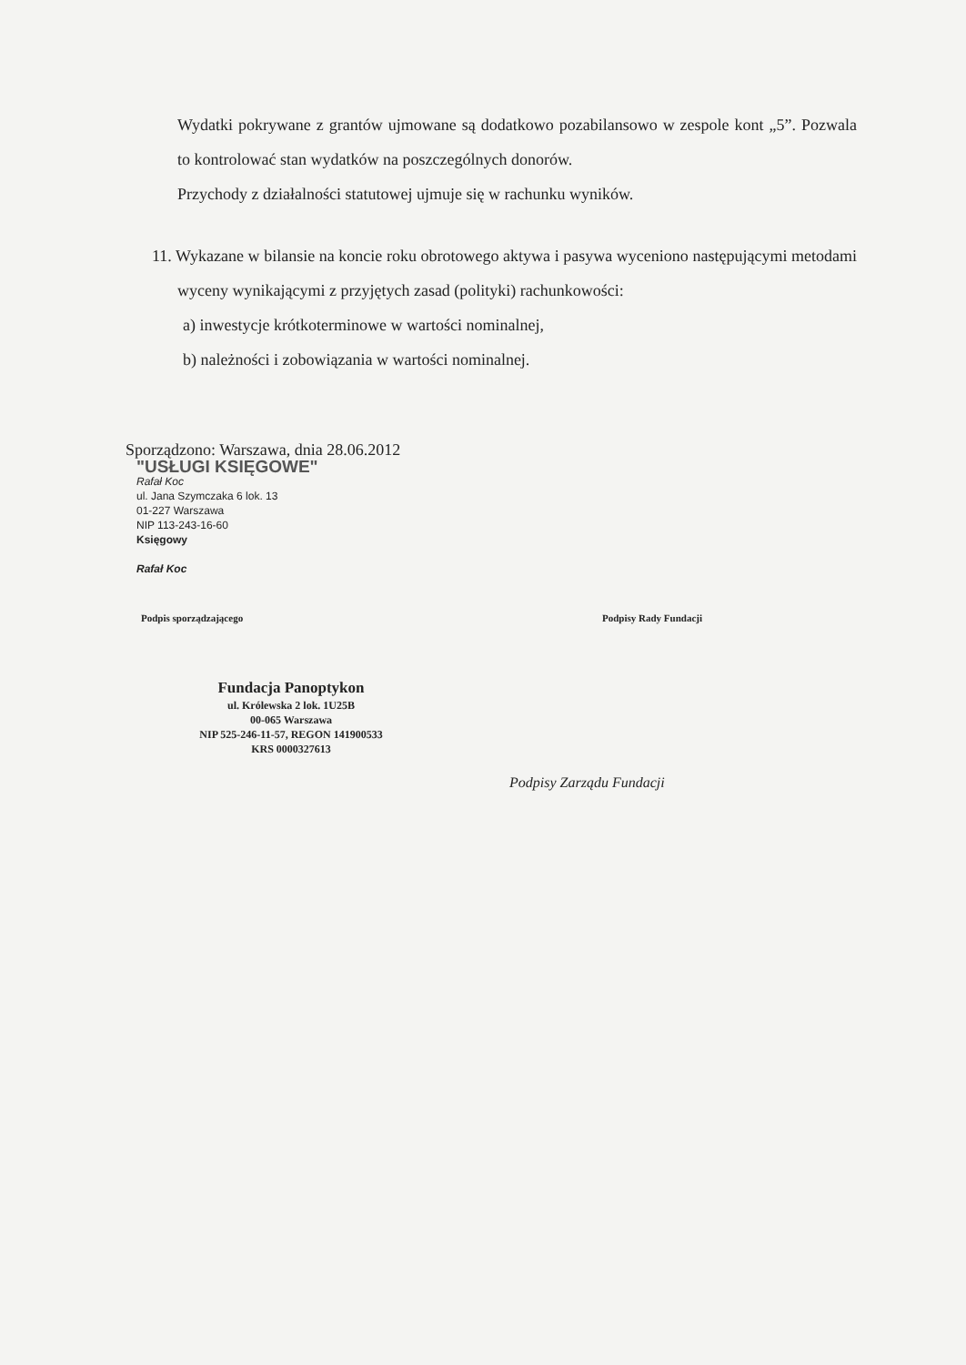Wydatki pokrywane z grantów ujmowane są dodatkowo pozabilansowo w zespole kont „5”. Pozwala to kontrolować stan wydatków na poszczególnych donorów.
Przychody z działalności statutowej ujmuje się w rachunku wyników.
11. Wykazane w bilansie na koncie roku obrotowego aktywa i pasywa wyceniono następującymi metodami wyceny wynikającymi z przyjętych zasad (polityki) rachunkowości:
a) inwestycje krótkoterminowe w wartości nominalnej,
b) należności i zobowiązania w wartości nominalnej.
Sporządzono: Warszawa, dnia 28.06.2012
"USŁUGI KSIĘGOWE"
Rafał Koc
ul. Jana Szymczaka 6 lok. 13
01-227 Warszawa
NIP 113-243-16-60
Księgowy
Rafał Koc
Podpis sporządzającego Podpisy Rady Fundacji
Fundacja Panoptykon
ul. Królewska 2 lok. 1U25B
00-065 Warszawa
NIP 525-246-11-57, REGON 141900533
KRS 0000327613
Podpisy Zarządu Fundacji